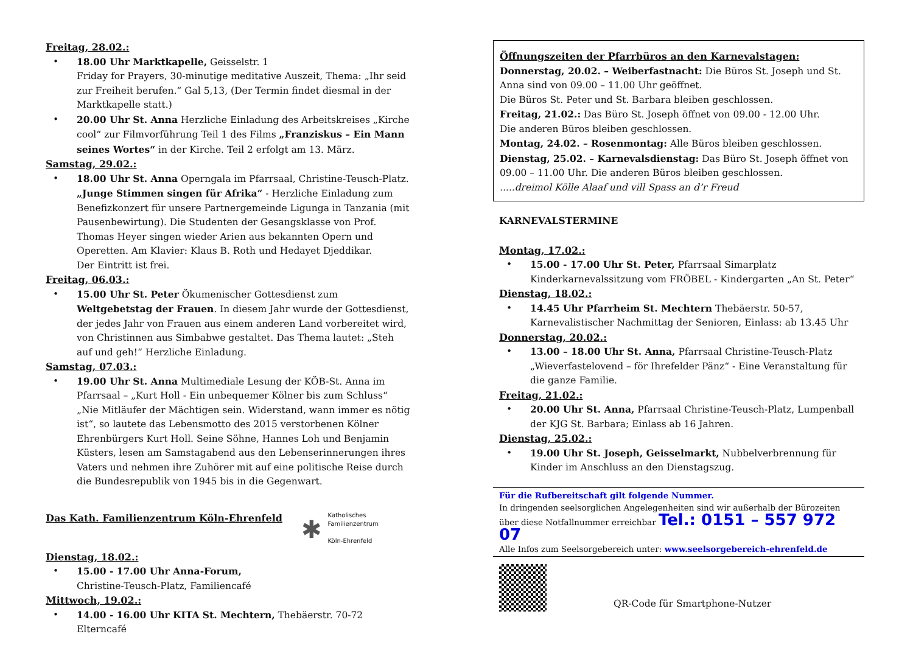Freitag, 28.02.:
• 18.00 Uhr Marktkapelle, Geisselstr. 1
Friday for Prayers, 30-minutige meditative Auszeit, Thema: „Ihr seid zur Freiheit berufen.“ Gal 5,13, (Der Termin findet diesmal in der Marktkapelle statt.)
• 20.00 Uhr St. Anna Herzliche Einladung des Arbeitskreises „Kirche cool“ zur Filmvorführung Teil 1 des Films „Franziskus – Ein Mann seines Wortes“ in der Kirche. Teil 2 erfolgt am 13. März.
Samstag, 29.02.:
• 18.00 Uhr St. Anna Operngala im Pfarrsaal, Christine-Teusch-Platz.
„Junge Stimmen singen für Afrika“ - Herzliche Einladung zum Benefizkonzert für unsere Partnergemeinde Ligunga in Tanzania (mit Pausenbewirtung). Die Studenten der Gesangsklasse von Prof. Thomas Heyer singen wieder Arien aus bekannten Opern und Operetten. Am Klavier: Klaus B. Roth und Hedayet Djeddikar.
Der Eintritt ist frei.
Freitag, 06.03.:
• 15.00 Uhr St. Peter Ökumenischer Gottesdienst zum Weltgebetstag der Frauen. In diesem Jahr wurde der Gottesdienst, der jedes Jahr von Frauen aus einem anderen Land vorbereitet wird, von Christinnen aus Simbabwe gestaltet. Das Thema lautet: „Steh auf und geh!“ Herzliche Einladung.
Samstag, 07.03.:
• 19.00 Uhr St. Anna Multimediale Lesung der KÖB-St. Anna im Pfarrsaal – „Kurt Holl - Ein unbequemer Kölner bis zum Schluss“ „Nie Mitläufer der Mächtigen sein. Widerstand, wann immer es nötig ist“, so lautete das Lebensmotto des 2015 verstorbenen Kölner Ehrenbürgers Kurt Holl. Seine Söhne, Hannes Loh und Benjamin Küsters, lesen am Samstagabend aus den Lebenserinnerungen ihres Vaters und nehmen ihre Zuhörer mit auf eine politische Reise durch die Bundesrepublik von 1945 bis in die Gegenwart.
Das Kath. Familienzentrum Köln-Ehrenfeld
✱
Katholisches
Familienzentrum
Köln-Ehrenfeld
Dienstag, 18.02.:
• 15.00 - 17.00 Uhr Anna-Forum,
Christine-Teusch-Platz, Familiencafé
Mittwoch, 19.02.:
• 14.00 - 16.00 Uhr KITA St. Mechtern, Thebäerstr. 70-72 Elterncafé
Öffnungszeiten der Pfarrbüros an den Karnevalstagen:
Donnerstag, 20.02. – Weiberfastnacht: Die Büros St. Joseph und St. Anna sind von 09.00 – 11.00 Uhr geöffnet.
Die Büros St. Peter und St. Barbara bleiben geschlossen.
Freitag, 21.02.: Das Büro St. Joseph öffnet von 09.00 - 12.00 Uhr.
Die anderen Büros bleiben geschlossen.
Montag, 24.02. – Rosenmontag: Alle Büros bleiben geschlossen.
Dienstag, 25.02. – Karnevalsdienstag: Das Büro St. Joseph öffnet von 09.00 – 11.00 Uhr. Die anderen Büros bleiben geschlossen.
.....dreimol Kölle Alaaf und vill Spass an d’r Freud
KARNEVALSTERMINE
Montag, 17.02.:
• 15.00 - 17.00 Uhr St. Peter, Pfarrsaal Simarplatz
Kinderkarnevalssitzung vom FRÖBEL - Kindergarten „An St. Peter“
Dienstag, 18.02.:
• 14.45 Uhr Pfarrheim St. Mechtern Thebäerstr. 50-57, Karnevalistischer Nachmittag der Senioren, Einlass: ab 13.45 Uhr
Donnerstag, 20.02.:
• 13.00 – 18.00 Uhr St. Anna, Pfarrsaal Christine-Teusch-Platz „Wieverfastelovend – för Ihrefelder Pänz“ - Eine Veranstaltung für die ganze Familie.
Freitag, 21.02.:
• 20.00 Uhr St. Anna, Pfarrsaal Christine-Teusch-Platz, Lumpenball der KJG St. Barbara; Einlass ab 16 Jahren.
Dienstag, 25.02.:
• 19.00 Uhr St. Joseph, Geisselmarkt, Nubbelverbrennung für Kinder im Anschluss an den Dienstagszug.
Für die Rufbereitschaft gilt folgende Nummer.
In dringenden seelsorglichen Angelegenheiten sind wir außerhalb der Bürozeiten über diese Notfallnummer erreichbar Tel.: 0151 – 557 972 07
Alle Infos zum Seelsorgebereich unter: www.seelsorgebereich-ehrenfeld.de
QR-Code für Smartphone-Nutzer